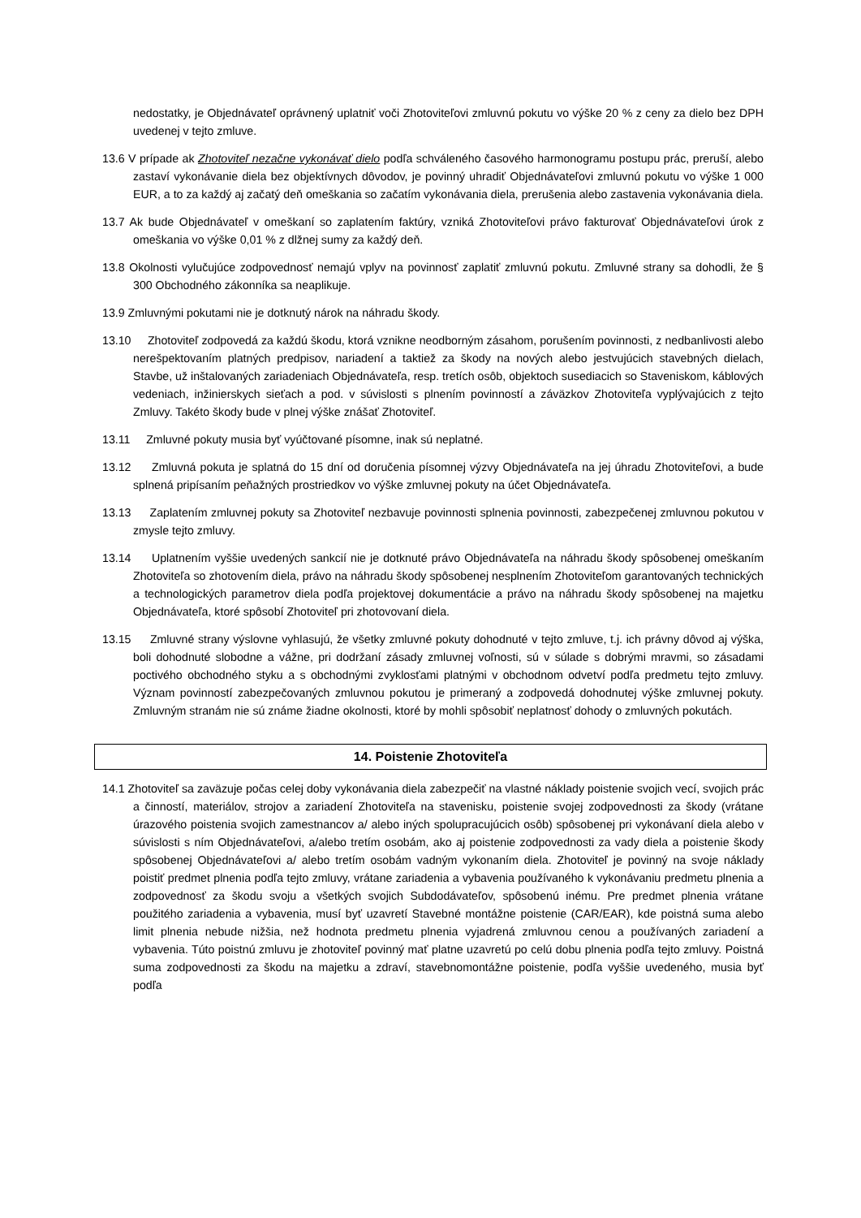nedostatky, je Objednávateľ oprávnený uplatniť voči Zhotoviteľovi zmluvnú pokutu vo výške 20 % z ceny za dielo bez DPH uvedenej v tejto zmluve.
13.6 V prípade ak Zhotoviteľ nezačne vykonávať dielo podľa schváleného časového harmonogramu postupu prác, preruší, alebo zastaví vykonávanie diela bez objektívnych dôvodov, je povinný uhradiť Objednávateľovi zmluvnú pokutu vo výške 1 000 EUR, a to za každý aj začatý deň omeškania so začatím vykonávania diela, prerušenia alebo zastavenia vykonávania diela.
13.7 Ak bude Objednávateľ v omeškaní so zaplatením faktúry, vzniká Zhotoviteľovi právo fakturovať Objednávateľovi úrok z omeškania vo výške 0,01 % z dlžnej sumy za každý deň.
13.8 Okolnosti vylučujúce zodpovednosť nemajú vplyv na povinnosť zaplatiť zmluvnú pokutu. Zmluvné strany sa dohodli, že § 300 Obchodného zákonníka sa neaplikuje.
13.9 Zmluvnými pokutami nie je dotknutý nárok na náhradu škody.
13.10 Zhotoviteľ zodpovedá za každú škodu, ktorá vznikne neodborným zásahom, porušením povinnosti, z nedbanlivosti alebo nerešpektovaním platných predpisov, nariadení a taktiež za škody na nových alebo jestvujúcich stavebných dielach, Stavbe, už inštalovaných zariadeniach Objednávateľa, resp. tretích osôb, objektoch susediacich so Staveniskom, káblových vedeniach, inžinierskych sieťach a pod. v súvislosti s plnením povinností a záväzkov Zhotoviteľa vyplývajúcich z tejto Zmluvy. Takéto škody bude v plnej výške znášať Zhotoviteľ.
13.11 Zmluvné pokuty musia byť vyúčtované písomne, inak sú neplatné.
13.12 Zmluvná pokuta je splatná do 15 dní od doručenia písomnej výzvy Objednávateľa na jej úhradu Zhotoviteľovi, a bude splnená pripísaním peňažných prostriedkov vo výške zmluvnej pokuty na účet Objednávateľa.
13.13 Zaplatením zmluvnej pokuty sa Zhotoviteľ nezbavuje povinnosti splnenia povinnosti, zabezpečenej zmluvnou pokutou v zmysle tejto zmluvy.
13.14 Uplatnením vyššie uvedených sankcií nie je dotknuté právo Objednávateľa na náhradu škody spôsobenej omeškaním Zhotoviteľa so zhotovením diela, právo na náhradu škody spôsobenej nesplnením Zhotoviteľom garantovaných technických a technologických parametrov diela podľa projektovej dokumentácie a právo na náhradu škody spôsobenej na majetku Objednávateľa, ktoré spôsobí Zhotoviteľ pri zhotovovaní diela.
13.15 Zmluvné strany výslovne vyhlasujú, že všetky zmluvné pokuty dohodnuté v tejto zmluve, t.j. ich právny dôvod aj výška, boli dohodnuté slobodne a vážne, pri dodržaní zásady zmluvnej voľnosti, sú v súlade s dobrými mravmi, so zásadami poctivého obchodného styku a s obchodnými zvyklosťami platnými v obchodnom odvetví podľa predmetu tejto zmluvy. Význam povinností zabezpečovaných zmluvnou pokutou je primeraný a zodpovedá dohodnutej výške zmluvnej pokuty. Zmluvným stranám nie sú známe žiadne okolnosti, ktoré by mohli spôsobiť neplatnosť dohody o zmluvných pokutách.
14. Poistenie Zhotoviteľa
14.1 Zhotoviteľ sa zaväzuje počas celej doby vykonávania diela zabezpečiť na vlastné náklady poistenie svojich vecí, svojich prác a činností, materiálov, strojov a zariadení Zhotoviteľa na stavenisku, poistenie svojej zodpovednosti za škody (vrátane úrazového poistenia svojich zamestnancov a/ alebo iných spolupracujúcich osôb) spôsobenej pri vykonávaní diela alebo v súvislosti s ním Objednávateľovi, a/alebo tretím osobám, ako aj poistenie zodpovednosti za vady diela a poistenie škody spôsobenej Objednávateľovi a/ alebo tretím osobám vadným vykonaním diela. Zhotoviteľ je povinný na svoje náklady poistiť predmet plnenia podľa tejto zmluvy, vrátane zariadenia a vybavenia používaného k vykonávaniu predmetu plnenia a zodpovednosť za škodu svoju a všetkých svojich Subdodávateľov, spôsobenú inému. Pre predmet plnenia vrátane použitého zariadenia a vybavenia, musí byť uzavretí Stavebné montážne poistenie (CAR/EAR), kde poistná suma alebo limit plnenia nebude nižšia, než hodnota predmetu plnenia vyjadrená zmluvnou cenou a používaných zariadení a vybavenia. Túto poistnú zmluvu je zhotoviteľ povinný mať platne uzavretú po celú dobu plnenia podľa tejto zmluvy. Poistná suma zodpovednosti za škodu na majetku a zdraví, stavebnomontážne poistenie, podľa vyššie uvedeného, musia byť podľa